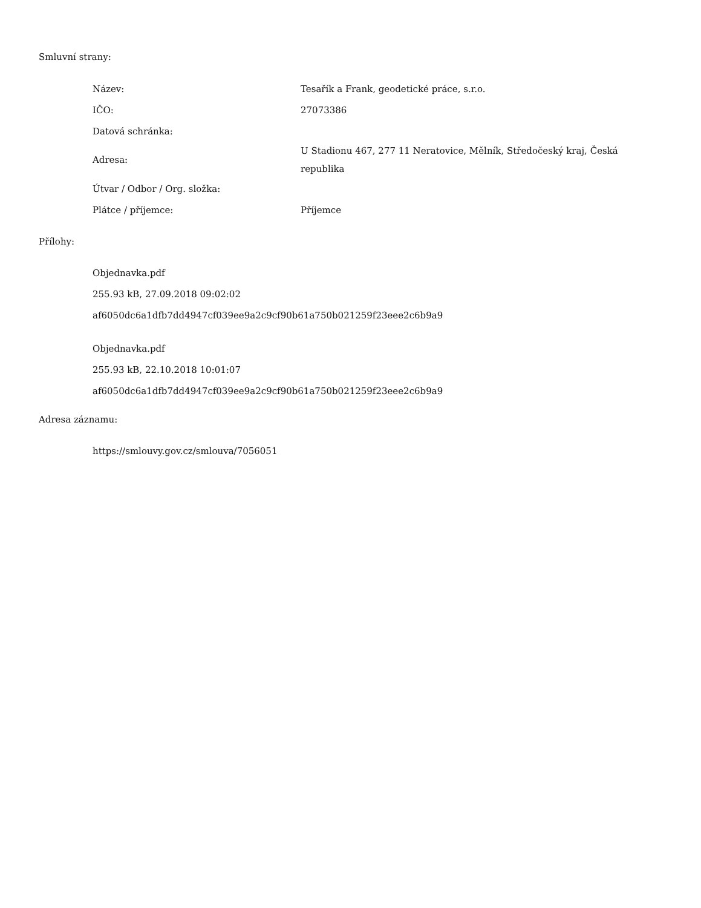Smluvní strany:
| Název: | Tesařík a Frank, geodetické práce, s.r.o. |
| IČO: | 27073386 |
| Datová schránka: | |
| Adresa: | U Stadionu 467, 277 11 Neratovice, Mělník, Středočeský kraj, Česká republika |
| Útvar / Odbor / Org. složka: | |
| Plátce / příjemce: | Příjemce |
Přílohy:
Objednavka.pdf
255.93 kB, 27.09.2018 09:02:02
af6050dc6a1dfb7dd4947cf039ee9a2c9cf90b61a750b021259f23eee2c6b9a9
Objednavka.pdf
255.93 kB, 22.10.2018 10:01:07
af6050dc6a1dfb7dd4947cf039ee9a2c9cf90b61a750b021259f23eee2c6b9a9
Adresa záznamu:
https://smlouvy.gov.cz/smlouva/7056051